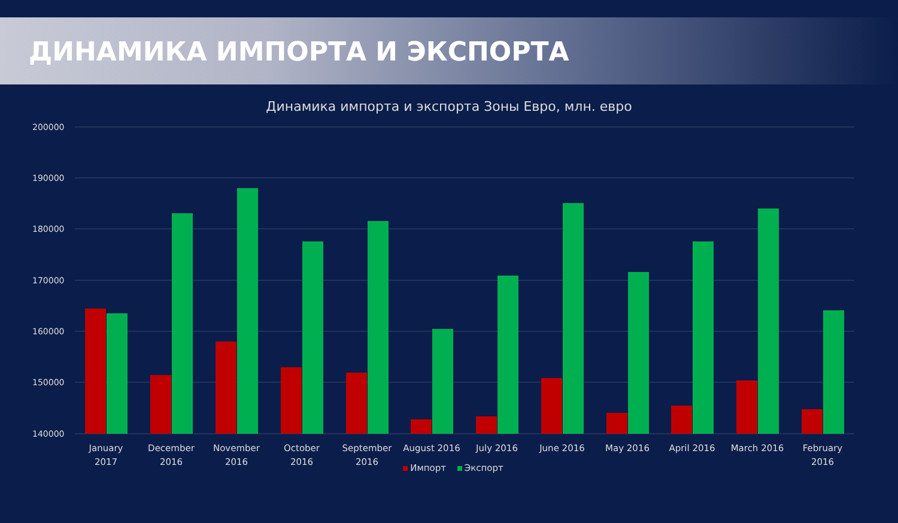ДИНАМИКА ИМПОРТА И ЭКСПОРТА
Динамика импорта и экспорта Зоны Евро, млн. евро
200000
190000
180000
170000
160000
150000
140000
January
2017
December
2016
November
2016
October
2016
September
2016
August 2016
July 2016
June 2016
May 2016
April 2016
March 2016
February
2016
Импорт Экспорт